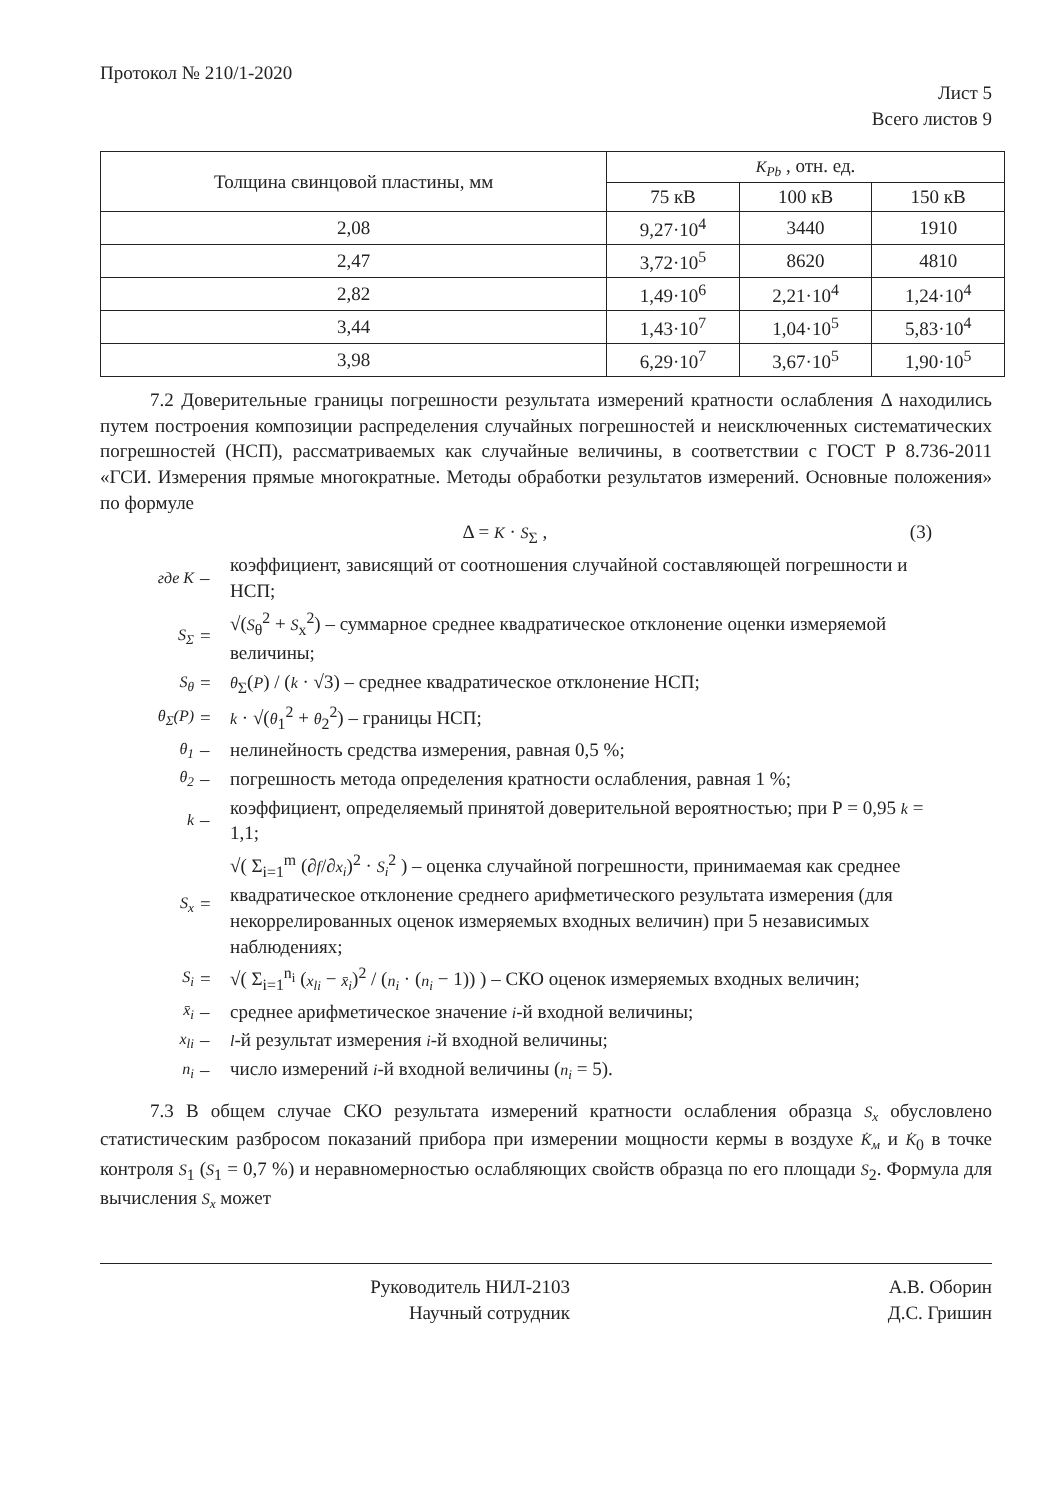Протокол № 210/1-2020
Лист 5
Всего листов 9
| Толщина свинцовой пластины, мм | K<sub>Pb</sub> , отн. ед. | | |
| --- | --- | --- | --- |
| | 75 кВ | 100 кВ | 150 кВ |
| 2,08 | 9,27·10<sup>4</sup> | 3440 | 1910 |
| 2,47 | 3,72·10<sup>5</sup> | 8620 | 4810 |
| 2,82 | 1,49·10<sup>6</sup> | 2,21·10<sup>4</sup> | 1,24·10<sup>4</sup> |
| 3,44 | 1,43·10<sup>7</sup> | 1,04·10<sup>5</sup> | 5,83·10<sup>4</sup> |
| 3,98 | 6,29·10<sup>7</sup> | 3,67·10<sup>5</sup> | 1,90·10<sup>5</sup> |
7.2 Доверительные границы погрешности результата измерений кратности ослабления Δ находились путем построения композиции распределения случайных погрешностей и неисключенных систематических погрешностей (НСП), рассматриваемых как случайные величины, в соответствии с ГОСТ Р 8.736-2011 «ГСИ. Измерения прямые многократные. Методы обработки результатов измерений. Основные положения» по формуле
Δ = K · S<sub>Σ</sub> , (3)
где K – коэффициент, зависящий от соотношения случайной составляющей погрешности и НСП;
S<sub>Σ</sub> = √(S<sub>θ</sub><sup>2</sup> + S<sub>x</sub><sup>2</sup>) – суммарное среднее квадратическое отклонение оценки измеряемой
величины;
S<sub>θ</sub> = θ<sub>Σ</sub>(P) / (k · √3) – среднее квадратическое отклонение НСП;
θ<sub>Σ</sub>(P) = k · √(θ<sub>1</sub><sup>2</sup> + θ<sub>2</sub><sup>2</sup>) – границы НСП;
θ<sub>1</sub> – нелинейность средства измерения, равная 0,5 %;
θ<sub>2</sub> – погрешность метода определения кратности ослабления, равная 1 %;
k – коэффициент, определяемый принятой доверительной вероятностью; при Р = 0,95 k = 1,1;
S<sub>x</sub> = √( Σ<sub>i=1</sub><sup>m</sup> (∂f/∂x<sub>i</sub>)<sup>2</sup> · S<sub>i</sub><sup>2</sup> ) – оценка случайной погрешности, принимаемая как среднее квадратическое отклонение среднего арифметического результата измерения (для некоррелированных оценок измеряемых входных величин) при 5 независимых наблюдениях;
S<sub>i</sub> = √( Σ<sub>i=1</sub><sup>n<sub>i</sub></sup> (x<sub>li</sub> − x̄<sub>i</sub>)<sup>2</sup> / (n<sub>i</sub> · (n<sub>i</sub> − 1)) ) – СКО оценок измеряемых входных величин;
x̄<sub>i</sub> – среднее арифметическое значение i-й входной величины;
x<sub>li</sub> – l-й результат измерения i-й входной величины;
n<sub>i</sub> – число измерений i-й входной величины (n<sub>i</sub> = 5).
7.3 В общем случае СКО результата измерений кратности ослабления образца S<sub>x</sub> обусловлено статистическим разбросом показаний прибора при измерении мощности кермы в воздухе K̇<sub>м</sub> и K̇<sub>0</sub> в точке контроля S<sub>1</sub> (S<sub>1</sub> = 0,7 %) и неравномерностью ослабляющих свойств образца по его площади S<sub>2</sub>. Формула для вычисления S<sub>x</sub> может
Руководитель НИЛ-2103
Научный сотрудник
А.В. Оборин
Д.С. Гришин